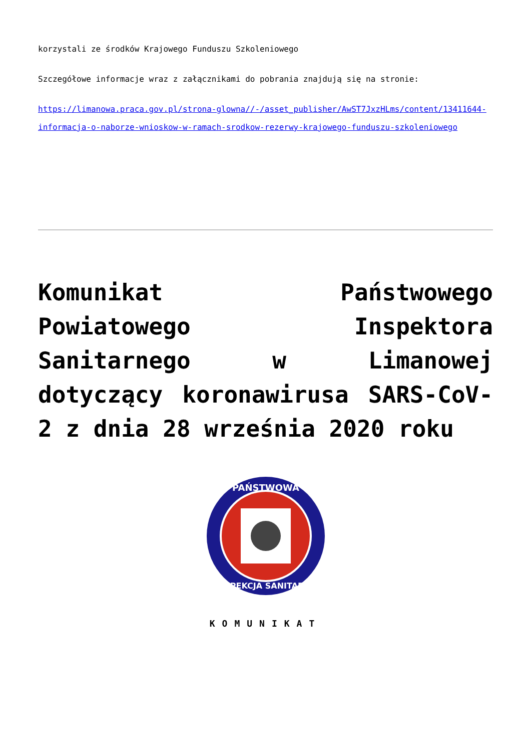korzystali ze środków Krajowego Funduszu Szkoleniowego
Szczegółowe informacje wraz z załącznikami do pobrania znajdują się na stronie:
https://limanowa.praca.gov.pl/strona-glowna//-/asset_publisher/AwST7JxzHLms/content/13411644-informacja-o-naborze-wnioskow-w-ramach-srodkow-rezerwy-krajowego-funduszu-szkoleniowego
Komunikat Państwowego Powiatowego Inspektora Sanitarnego w Limanowej dotyczący koronawirusa SARS-CoV-2 z dnia 28 września 2020 roku
PAŃSTWOWA
INSPEKCJA SANITARNA
KOMUNIKAT